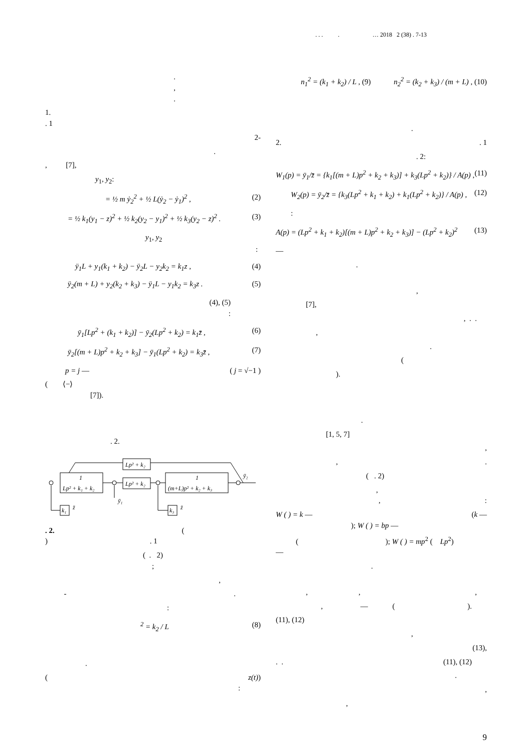. . . . … 2018 2 (38) . 7-13
.
,
.
1.
. 1
2-
.
, [7],
y<sub>1</sub>, y<sub>2</sub>:
= ½ m ẏ<sub>2</sub><sup>2</sup> + ½ L(ẏ<sub>2</sub> − ẏ<sub>1</sub>)<sup>2</sup> , (2)
= ½ k<sub>1</sub>(y<sub>1</sub> − z)<sup>2</sup> + ½ k<sub>2</sub>(y<sub>2</sub> − y<sub>1</sub>)<sup>2</sup> + ½ k<sub>3</sub>(y<sub>2</sub> − z)<sup>2</sup> . (3)
y<sub>1</sub>, y<sub>2</sub> :
ÿ<sub>1</sub>L + y<sub>1</sub>(k<sub>1</sub> + k<sub>2</sub>) − ÿ<sub>2</sub>L − y<sub>2</sub>k<sub>2</sub> = k<sub>1</sub>z , (4)
ÿ<sub>2</sub>(m + L) + y<sub>2</sub>(k<sub>2</sub> + k<sub>3</sub>) − ÿ<sub>1</sub>L − y<sub>1</sub>k<sub>2</sub> = k<sub>3</sub>z . (5)
(4), (5)
:
ȳ<sub>1</sub>[Lp<sup>2</sup> + (k<sub>1</sub> + k<sub>2</sub>)] − ȳ<sub>2</sub>(Lp<sup>2</sup> + k<sub>2</sub>) = k<sub>1</sub>z̄ , (6)
ȳ<sub>2</sub>[(m + L)p<sup>2</sup> + k<sub>2</sub> + k<sub>3</sub>] − ȳ<sub>1</sub>(Lp<sup>2</sup> + k<sub>2</sub>) = k<sub>3</sub>z̄ , (7)
p = j — ( j = √−1 )
( ⟨−⟩
[7]).
. 2.
Lp² + k₂
Lp² + k₂
1
Lp² + k₁ + k₂
1
(m+L)p² + k₂ + k₃
k₁
k₃
z̄
z̄
ȳ₁
ȳ₂
. 2. (
) . 1
( . 2)
;
,
- .
:
<sup>2</sup> = k<sub>2</sub> / L (8)
.
( z(t))
:
n<sub>1</sub><sup>2</sup> = (k<sub>1</sub> + k<sub>2</sub>) / L , (9) n<sub>2</sub><sup>2</sup> = (k<sub>2</sub> + k<sub>3</sub>) / (m + L) , (10)
.
2. . 1
. 2:
W<sub>1</sub>(p) = ȳ<sub>1</sub>/z̄ = {k<sub>1</sub>[(m + L)p<sup>2</sup> + k<sub>2</sub> + k<sub>3</sub>)] + k<sub>3</sub>(Lp<sup>2</sup> + k<sub>2</sub>)} / A(p) , (11)
W<sub>2</sub>(p) = ȳ<sub>2</sub>/z̄ = {k<sub>3</sub>(Lp<sup>2</sup> + k<sub>1</sub> + k<sub>2</sub>) + k<sub>1</sub>(Lp<sup>2</sup> + k<sub>2</sub>)} / A(p) , (12)
:
A(p) = (Lp<sup>2</sup> + k<sub>1</sub> + k<sub>2</sub>)[(m + L)p<sup>2</sup> + k<sub>2</sub> + k<sub>3</sub>)] − (Lp<sup>2</sup> + k<sub>2</sub>)<sup>2</sup> (13)
—
.
,
[7],
, . .
,
.
(
).
.
[1, 5, 7]
,
, .
( . 2)
,
,:
W ( ) = k — (k —
); W ( ) = bp —
( ); W ( ) = mp<sup>2</sup> ( Lp<sup>2</sup>)
—
.
, , ,
, — ( ).
(11), (12)
,
(13),
. . (11), (12)
.
,
,
9